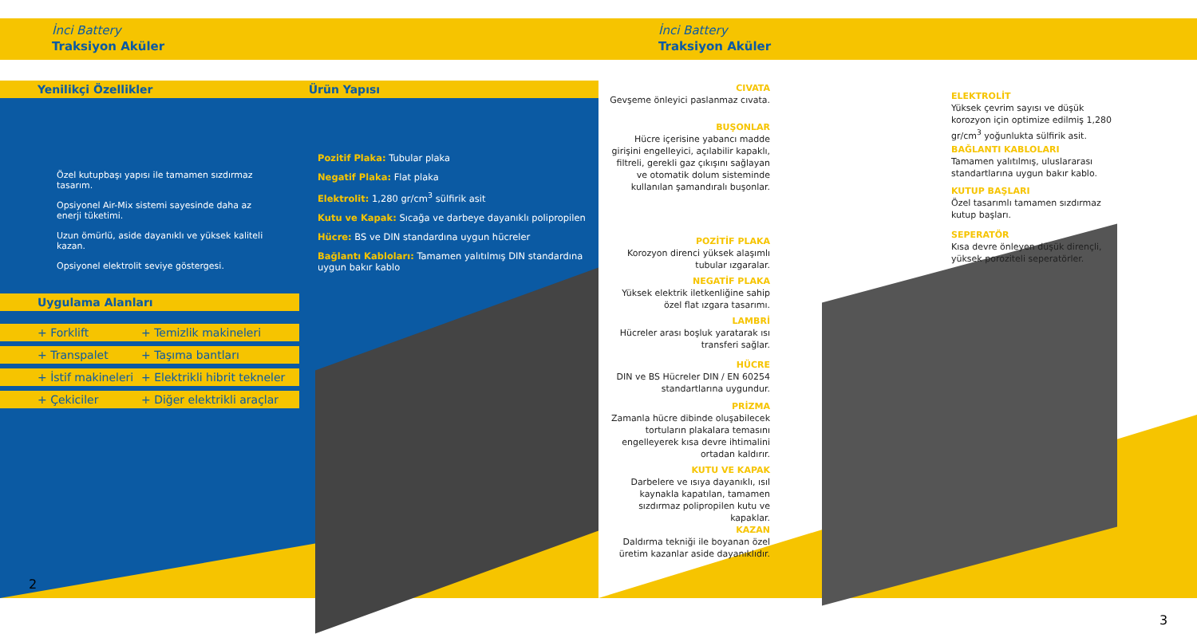İnci Battery
Traksiyon Aküler
Yenilikçi Özellikler Ürün Yapısı
Özel kutupbaşı yapısı ile tamamen sızdırmaz tasarım.
Opsiyonel Air-Mix sistemi sayesinde daha az enerji tüketimi.
Uzun ömürlü, aside dayanıklı ve yüksek kaliteli kazan.
Opsiyonel elektrolit seviye göstergesi.
Uygulama Alanları
+ Forklift + Temizlik makineleri
+ Transpalet + Taşıma bantları
+ İstif makineleri + Elektrikli hibrit tekneler
+ Çekiciler + Diğer elektrikli araçlar
Pozitif Plaka: Tubular plaka
Negatif Plaka: Flat plaka
Elektrolit: 1,280 gr/cm<sup>3</sup> sülfirik asit
Kutu ve Kapak: Sıcağa ve darbeye dayanıklı polipropilen
Hücre: BS ve DIN standardına uygun hücreler
Bağlantı Kabloları: Tamamen yalıtılmış DIN standardına uygun bakır kablo
2
İnci Battery
Traksiyon Aküler
CIVATA
Gevşeme önleyici paslanmaz cıvata.
BUŞONLAR
Hücre içerisine yabancı madde girişini engelleyici, açılabilir kapaklı, filtreli, gerekli gaz çıkışını sağlayan ve otomatik dolum sisteminde kullanılan şamandıralı buşonlar.
POZİTİF PLAKA
Korozyon direnci yüksek alaşımlı tubular ızgaralar.
NEGATİF PLAKA
Yüksek elektrik iletkenliğine sahip özel flat ızgara tasarımı.
LAMBRİ
Hücreler arası boşluk yaratarak ısı transferi sağlar.
HÜCRE
DIN ve BS Hücreler DIN / EN 60254 standartlarına uygundur.
PRİZMA
Zamanla hücre dibinde oluşabilecek tortuların plakalara temasını engelleyerek kısa devre ihtimalini ortadan kaldırır.
KUTU VE KAPAK
Darbelere ve ısıya dayanıklı, ısıl kaynakla kapatılan, tamamen sızdırmaz polipropilen kutu ve kapaklar.
KAZAN
Daldırma tekniği ile boyanan özel üretim kazanlar aside dayanıklıdır.
ELEKTROLİT
Yüksek çevrim sayısı ve düşük korozyon için optimize edilmiş 1,280 gr/cm<sup>3</sup> yoğunlukta sülfirik asit.
BAĞLANTI KABLOLARI
Tamamen yalıtılmış, uluslararası standartlarına uygun bakır kablo.
KUTUP BAŞLARI
Özel tasarımlı tamamen sızdırmaz kutup başları.
SEPERATÖR
Kısa devre önleyen düşük dirençli, yüksek poroziteli seperatörler.
3